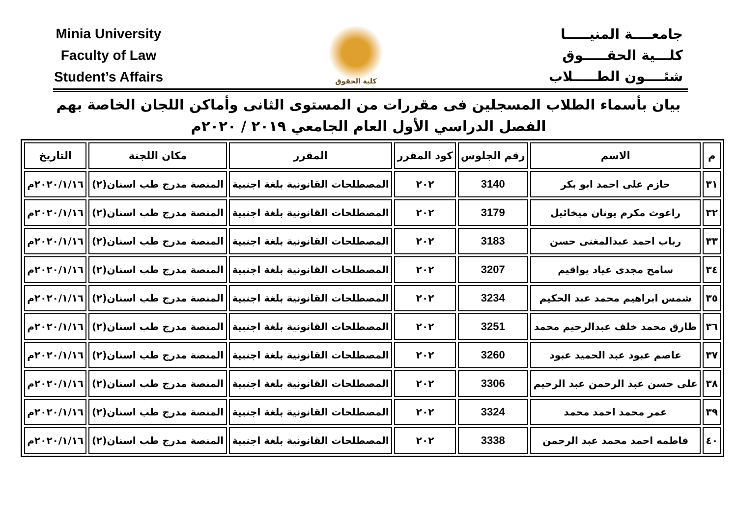Minia University
Faculty of Law
Student’s Affairs
كلية الحقوق
جامعــــة المنيـــــا
كلـــية الحقـــــوق
شئــــون الطـــــلاب
بيان بأسماء الطلاب المسجلين فى مقررات من المستوى الثانى وأماكن اللجان الخاصة بهم
الفصل الدراسي الأول العام الجامعي ٢٠١٩ / ٢٠٢٠م
| م | الاسم | رقم الجلوس | كود المقرر | المقرر | مكان اللجنة | التاريخ |
| --- | --- | --- | --- | --- | --- | --- |
| ٣١ | حازم على احمد ابو بكر | 3140 | ٢٠٢ | المصطلحات القانونية بلغة اجنبية | المنصة مدرج طب اسنان(٢) | ٢٠٢٠/١/١٦م |
| ٣٢ | راعوث مكرم يونان ميخائيل | 3179 | ٢٠٢ | المصطلحات القانونية بلغة اجنبية | المنصة مدرج طب اسنان(٢) | ٢٠٢٠/١/١٦م |
| ٣٣ | رباب احمد عبدالمغنى حسن | 3183 | ٢٠٢ | المصطلحات القانونية بلغة اجنبية | المنصة مدرج طب اسنان(٢) | ٢٠٢٠/١/١٦م |
| ٣٤ | سامح مجدى عياد يواقيم | 3207 | ٢٠٢ | المصطلحات القانونية بلغة اجنبية | المنصة مدرج طب اسنان(٢) | ٢٠٢٠/١/١٦م |
| ٣٥ | شمس ابراهيم محمد عبد الحكيم | 3234 | ٢٠٢ | المصطلحات القانونية بلغة اجنبية | المنصة مدرج طب اسنان(٢) | ٢٠٢٠/١/١٦م |
| ٣٦ | طارق محمد خلف عبدالرحيم محمد | 3251 | ٢٠٢ | المصطلحات القانونية بلغة اجنبية | المنصة مدرج طب اسنان(٢) | ٢٠٢٠/١/١٦م |
| ٣٧ | عاصم عبود عبد الحميد عبود | 3260 | ٢٠٢ | المصطلحات القانونية بلغة اجنبية | المنصة مدرج طب اسنان(٢) | ٢٠٢٠/١/١٦م |
| ٣٨ | على حسن عبد الرحمن عبد الرحيم | 3306 | ٢٠٢ | المصطلحات القانونية بلغة اجنبية | المنصة مدرج طب اسنان(٢) | ٢٠٢٠/١/١٦م |
| ٣٩ | عمر محمد احمد محمد | 3324 | ٢٠٢ | المصطلحات القانونية بلغة اجنبية | المنصة مدرج طب اسنان(٢) | ٢٠٢٠/١/١٦م |
| ٤٠ | فاطمه احمد محمد عبد الرحمن | 3338 | ٢٠٢ | المصطلحات القانونية بلغة اجنبية | المنصة مدرج طب اسنان(٢) | ٢٠٢٠/١/١٦م |